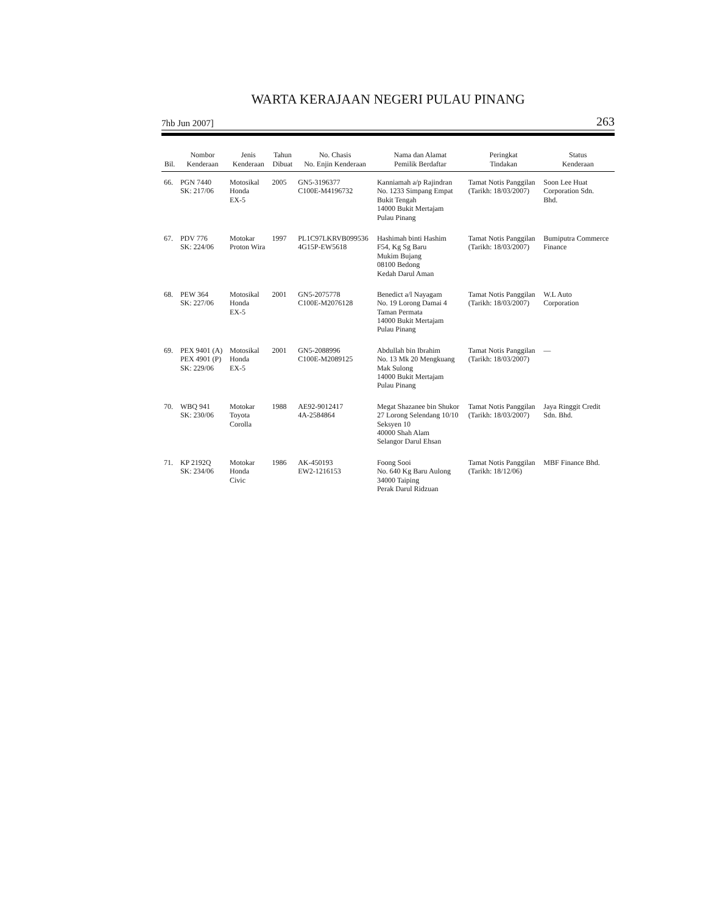WARTA KERAJAAN NEGERI PULAU PINANG
7hb Jun 2007] 263
| Bil. | Nombor Kenderaan | Jenis Kenderaan | Tahun Dibuat | No. Chasis No. Enjin Kenderaan | Nama dan Alamat Pemilik Berdaftar | Peringkat Tindakan | Status Kenderaan |
| --- | --- | --- | --- | --- | --- | --- | --- |
| 66. | PGN 7440 SK: 217/06 | Motosikal Honda EX-5 | 2005 | GN5-3196377 C100E-M4196732 | Kanniamah a/p Rajindran No. 1233 Simpang Empat Bukit Tengah 14000 Bukit Mertajam Pulau Pinang | Tamat Notis Panggilan (Tarikh: 18/03/2007) | Soon Lee Huat Corporation Sdn. Bhd. |
| 67. | PDV 776 SK: 224/06 | Motokar Proton Wira | 1997 | PL1C97LKRVB099536 4G15P-EW5618 | Hashimah binti Hashim F54, Kg Sg Baru Mukim Bujang 08100 Bedong Kedah Darul Aman | Tamat Notis Panggilan (Tarikh: 18/03/2007) | Bumiputra Commerce Finance |
| 68. | PEW 364 SK: 227/06 | Motosikal Honda EX-5 | 2001 | GN5-2075778 C100E-M2076128 | Benedict a/l Nayagam No. 19 Lorong Damai 4 Taman Permata 14000 Bukit Mertajam Pulau Pinang | Tamat Notis Panggilan (Tarikh: 18/03/2007) | W.L Auto Corporation |
| 69. | PEX 9401 (A) PEX 4901 (P) SK: 229/06 | Motosikal Honda EX-5 | 2001 | GN5-2088996 C100E-M2089125 | Abdullah bin Ibrahim No. 13 Mk 20 Mengkuang Mak Sulong 14000 Bukit Mertajam Pulau Pinang | Tamat Notis Panggilan (Tarikh: 18/03/2007) | — |
| 70. | WBQ 941 SK: 230/06 | Motokar Toyota Corolla | 1988 | AE92-9012417 4A-2584864 | Megat Shazanee bin Shukor 27 Lorong Selendang 10/10 Seksyen 10 40000 Shah Alam Selangor Darul Ehsan | Tamat Notis Panggilan (Tarikh: 18/03/2007) | Jaya Ringgit Credit Sdn. Bhd. |
| 71. | KP 2192Q SK: 234/06 | Motokar Honda Civic | 1986 | AK-450193 EW2-1216153 | Foong Sooi No. 640 Kg Baru Aulong 34000 Taiping Perak Darul Ridzuan | Tamat Notis Panggilan (Tarikh: 18/12/06) | MBF Finance Bhd. |